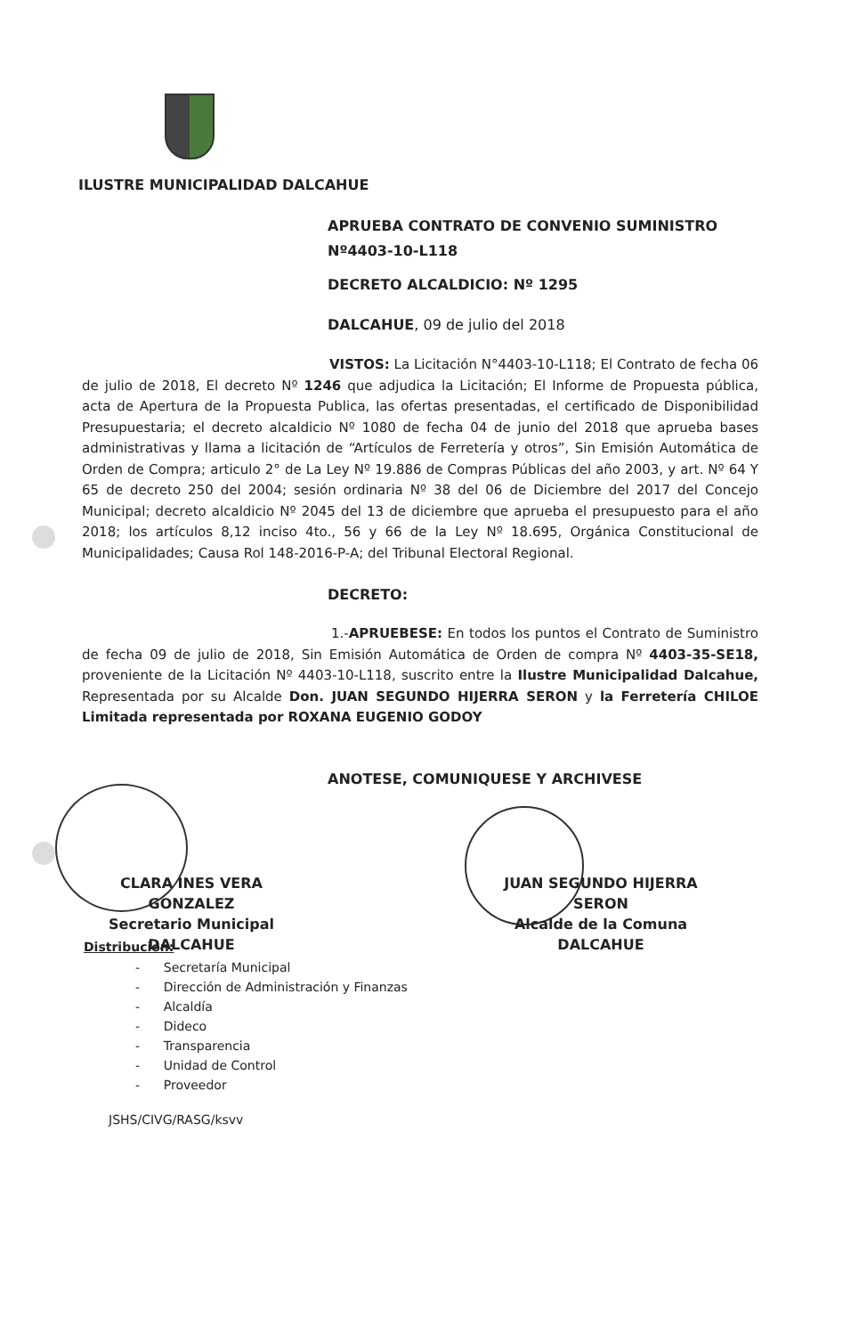ILUSTRE MUNICIPALIDAD DALCAHUE
APRUEBA CONTRATO DE CONVENIO SUMINISTRO Nº4403-10-L118
DECRETO ALCALDICIO: Nº 1295
DALCAHUE, 09 de julio del 2018
VISTOS: La Licitación N°4403-10-L118; El Contrato de fecha 06 de julio de 2018, El decreto Nº 1246 que adjudica la Licitación; El Informe de Propuesta pública, acta de Apertura de la Propuesta Publica, las ofertas presentadas, el certificado de Disponibilidad Presupuestaria; el decreto alcaldicio Nº 1080 de fecha 04 de junio del 2018 que aprueba bases administrativas y llama a licitación de “Artículos de Ferretería y otros”, Sin Emisión Automática de Orden de Compra; articulo 2° de La Ley Nº 19.886 de Compras Públicas del año 2003, y art. Nº 64 Y 65 de decreto 250 del 2004; sesión ordinaria Nº 38 del 06 de Diciembre del 2017 del Concejo Municipal; decreto alcaldicio Nº 2045 del 13 de diciembre que aprueba el presupuesto para el año 2018; los artículos 8,12 inciso 4to., 56 y 66 de la Ley Nº 18.695, Orgánica Constitucional de Municipalidades; Causa Rol 148-2016-P-A; del Tribunal Electoral Regional.
DECRETO:
1.-APRUEBESE: En todos los puntos el Contrato de Suministro de fecha 09 de julio de 2018, Sin Emisión Automática de Orden de compra Nº 4403-35-SE18, proveniente de la Licitación Nº 4403-10-L118, suscrito entre la Ilustre Municipalidad Dalcahue, Representada por su Alcalde Don. JUAN SEGUNDO HIJERRA SERON y la Ferretería CHILOE Limitada representada por ROXANA EUGENIO GODOY
ANOTESE, COMUNIQUESE Y ARCHIVESE
CLARA INES VERA GONZALEZ
Secretario Municipal
DALCAHUE
JUAN SEGUNDO HIJERRA SERON
Alcalde de la Comuna
DALCAHUE
Distribución:
- Secretaría Municipal
- Dirección de Administración y Finanzas
- Alcaldía
- Dideco
- Transparencia
- Unidad de Control
- Proveedor
JSHS/CIVG/RASG/ksvv